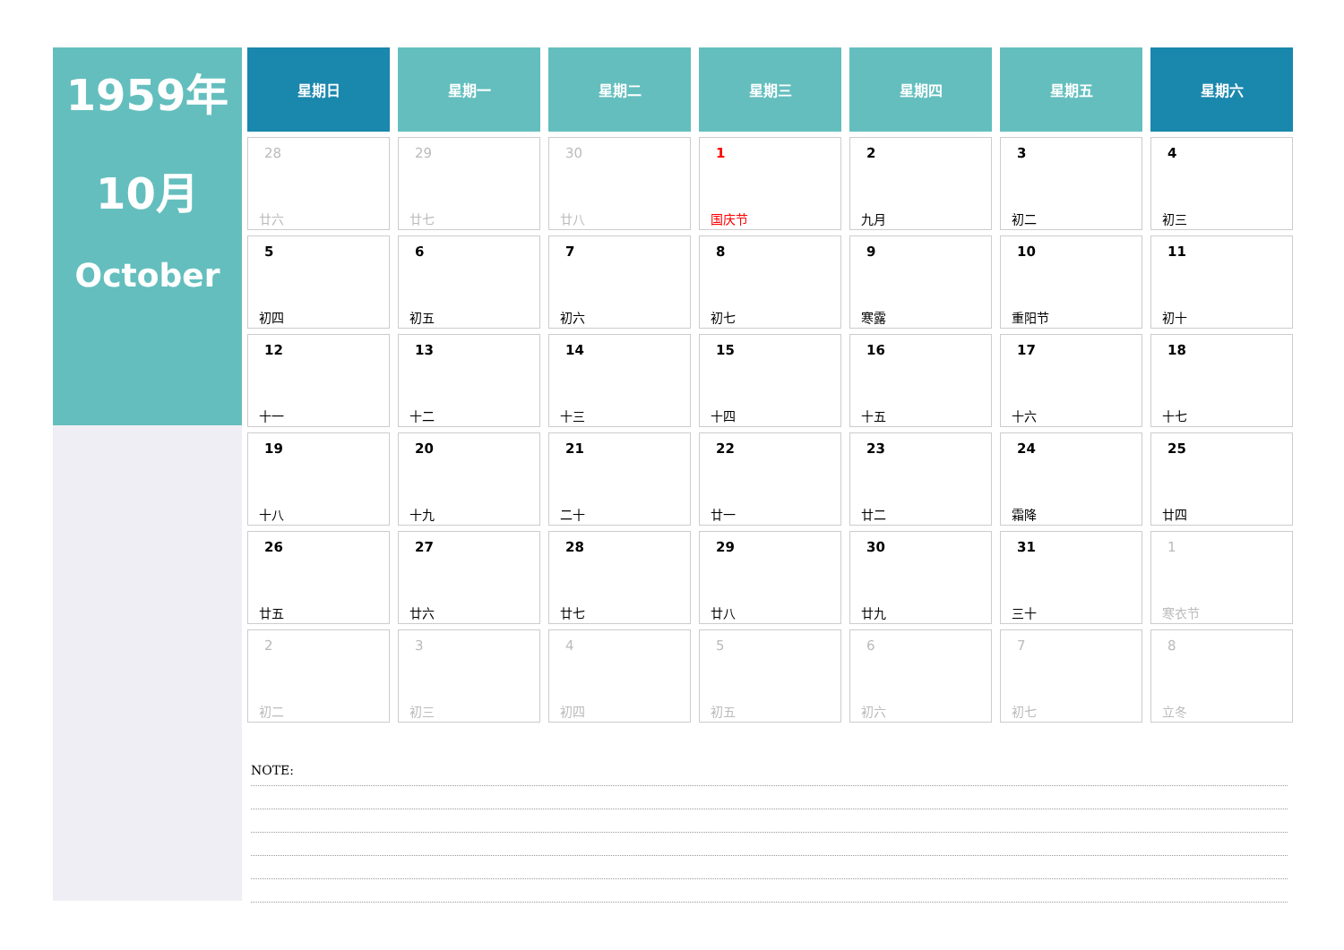1959年
10月
October
| 星期日 | 星期一 | 星期二 | 星期三 | 星期四 | 星期五 | 星期六 |
| --- | --- | --- | --- | --- | --- | --- |
| 28 廿六 | 29 廿七 | 30 廿八 | 1 国庆节 | 2 九月 | 3 初二 | 4 初三 |
| 5 初四 | 6 初五 | 7 初六 | 8 初七 | 9 寒露 | 10 重阳节 | 11 初十 |
| 12 十一 | 13 十二 | 14 十三 | 15 十四 | 16 十五 | 17 十六 | 18 十七 |
| 19 十八 | 20 十九 | 21 二十 | 22 廿一 | 23 廿二 | 24 霜降 | 25 廿四 |
| 26 廿五 | 27 廿六 | 28 廿七 | 29 廿八 | 30 廿九 | 31 三十 | 1 寒衣节 |
| 2 初二 | 3 初三 | 4 初四 | 5 初五 | 6 初六 | 7 初七 | 8 立冬 |
NOTE: